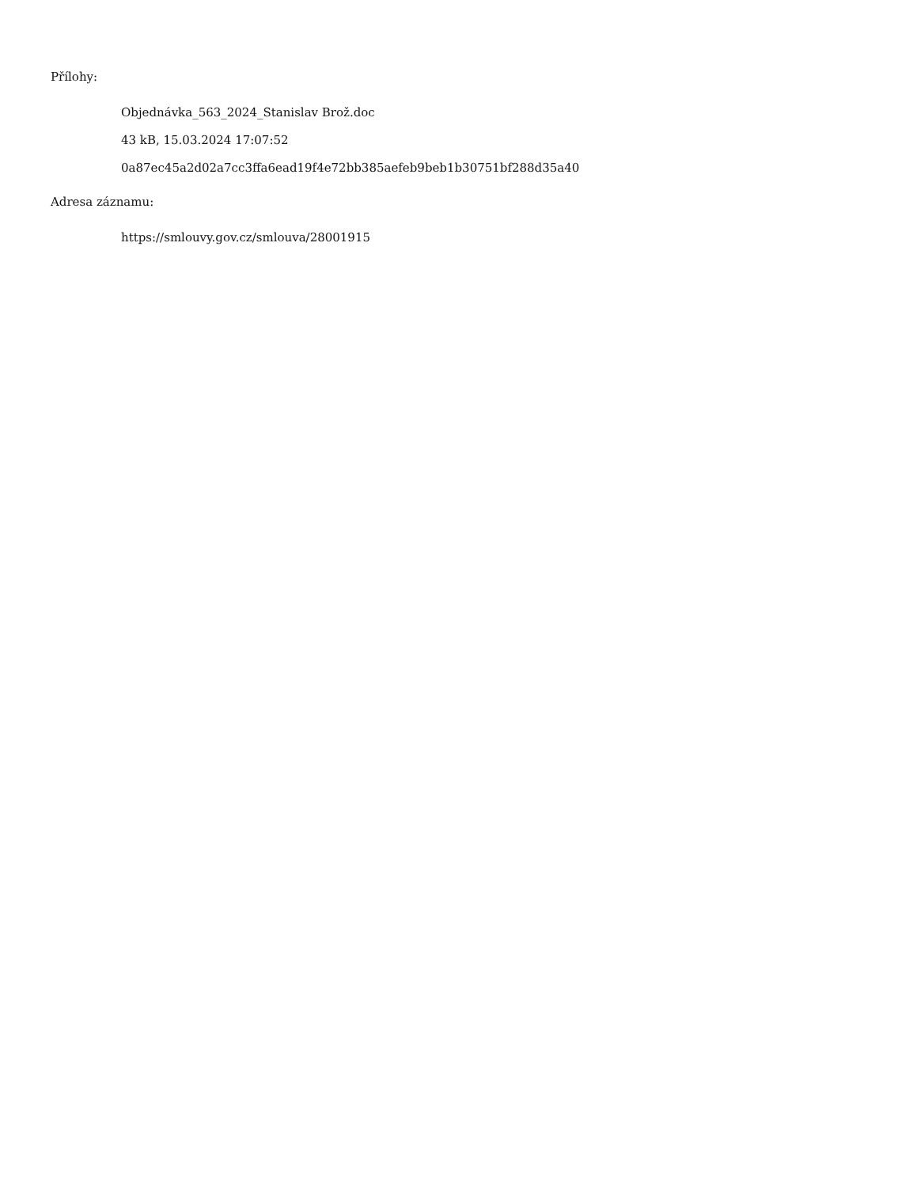Přílohy:
Objednávka_563_2024_Stanislav Brož.doc
43 kB, 15.03.2024 17:07:52
0a87ec45a2d02a7cc3ffa6ead19f4e72bb385aefeb9beb1b30751bf288d35a40
Adresa záznamu:
https://smlouvy.gov.cz/smlouva/28001915